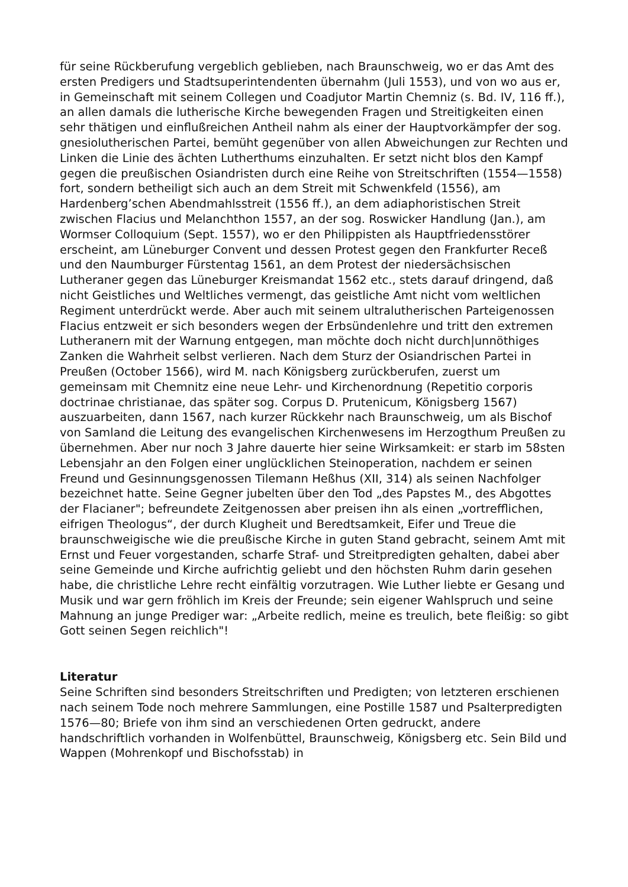für seine Rückberufung vergeblich geblieben, nach Braunschweig, wo er das Amt des ersten Predigers und Stadtsuperintendenten übernahm (Juli 1553), und von wo aus er, in Gemeinschaft mit seinem Collegen und Coadjutor Martin Chemniz (s. Bd. IV, 116 ff.), an allen damals die lutherische Kirche bewegenden Fragen und Streitigkeiten einen sehr thätigen und einflußreichen Antheil nahm als einer der Hauptvorkämpfer der sog. gnesiolutherischen Partei, bemüht gegenüber von allen Abweichungen zur Rechten und Linken die Linie des ächten Lutherthums einzuhalten. Er setzt nicht blos den Kampf gegen die preußischen Osiandristen durch eine Reihe von Streitschriften (1554—1558) fort, sondern betheiligt sich auch an dem Streit mit Schwenkfeld (1556), am Hardenberg’schen Abendmahlsstreit (1556 ff.), an dem adiaphoristischen Streit zwischen Flacius und Melanchthon 1557, an der sog. Roswicker Handlung (Jan.), am Wormser Colloquium (Sept. 1557), wo er den Philippisten als Hauptfriedensstörer erscheint, am Lüneburger Convent und dessen Protest gegen den Frankfurter Receß und den Naumburger Fürstentag 1561, an dem Protest der niedersächsischen Lutheraner gegen das Lüneburger Kreismandat 1562 etc., stets darauf dringend, daß nicht Geistliches und Weltliches vermengt, das geistliche Amt nicht vom weltlichen Regiment unterdrückt werde. Aber auch mit seinem ultralutherischen Parteigenossen Flacius entzweit er sich besonders wegen der Erbsündenlehre und tritt den extremen Lutheranern mit der Warnung entgegen, man möchte doch nicht durch|unnöthiges Zanken die Wahrheit selbst verlieren. Nach dem Sturz der Osiandrischen Partei in Preußen (October 1566), wird M. nach Königsberg zurückberufen, zuerst um gemeinsam mit Chemnitz eine neue Lehr- und Kirchenordnung (Repetitio corporis doctrinae christianae, das später sog. Corpus D. Prutenicum, Königsberg 1567) auszuarbeiten, dann 1567, nach kurzer Rückkehr nach Braunschweig, um als Bischof von Samland die Leitung des evangelischen Kirchenwesens im Herzogthum Preußen zu übernehmen. Aber nur noch 3 Jahre dauerte hier seine Wirksamkeit: er starb im 58sten Lebensjahr an den Folgen einer unglücklichen Steinoperation, nachdem er seinen Freund und Gesinnungsgenossen Tilemann Heßhus (XII, 314) als seinen Nachfolger bezeichnet hatte. Seine Gegner jubelten über den Tod „des Papstes M., des Abgottes der Flacianer"; befreundete Zeitgenossen aber preisen ihn als einen „vortrefflichen, eifrigen Theologus“, der durch Klugheit und Beredtsamkeit, Eifer und Treue die braunschweigische wie die preußische Kirche in guten Stand gebracht, seinem Amt mit Ernst und Feuer vorgestanden, scharfe Straf- und Streitpredigten gehalten, dabei aber seine Gemeinde und Kirche aufrichtig geliebt und den höchsten Ruhm darin gesehen habe, die christliche Lehre recht einfältig vorzutragen. Wie Luther liebte er Gesang und Musik und war gern fröhlich im Kreis der Freunde; sein eigener Wahlspruch und seine Mahnung an junge Prediger war: „Arbeite redlich, meine es treulich, bete fleißig: so gibt Gott seinen Segen reichlich"!
Literatur
Seine Schriften sind besonders Streitschriften und Predigten; von letzteren erschienen nach seinem Tode noch mehrere Sammlungen, eine Postille 1587 und Psalterpredigten 1576—80; Briefe von ihm sind an verschiedenen Orten gedruckt, andere handschriftlich vorhanden in Wolfenbüttel, Braunschweig, Königsberg etc. Sein Bild und Wappen (Mohrenkopf und Bischofsstab) in